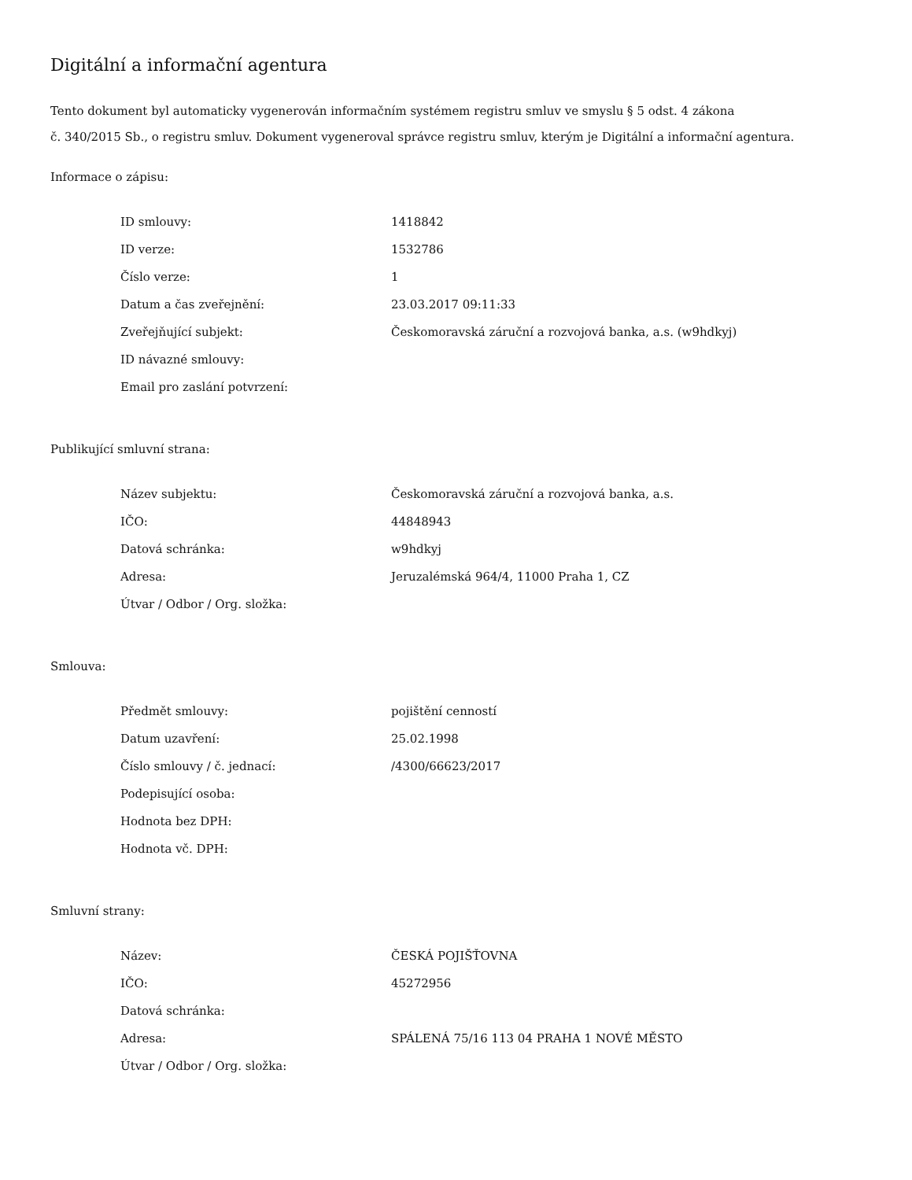Digitální a informační agentura
Tento dokument byl automaticky vygenerován informačním systémem registru smluv ve smyslu § 5 odst. 4 zákona
č. 340/2015 Sb., o registru smluv. Dokument vygeneroval správce registru smluv, kterým je Digitální a informační agentura.
Informace o zápisu:
| ID smlouvy: | 1418842 |
| ID verze: | 1532786 |
| Číslo verze: | 1 |
| Datum a čas zveřejnění: | 23.03.2017 09:11:33 |
| Zveřejňující subjekt: | Českomoravská záruční a rozvojová banka, a.s. (w9hdkyj) |
| ID návazné smlouvy: | |
| Email pro zaslání potvrzení: | |
Publikující smluvní strana:
| Název subjektu: | Českomoravská záruční a rozvojová banka, a.s. |
| IČO: | 44848943 |
| Datová schránka: | w9hdkyj |
| Adresa: | Jeruzalémská 964/4, 11000 Praha 1, CZ |
| Útvar / Odbor / Org. složka: | |
Smlouva:
| Předmět smlouvy: | pojištění cenností |
| Datum uzavření: | 25.02.1998 |
| Číslo smlouvy / č. jednací: | /4300/66623/2017 |
| Podepisující osoba: | |
| Hodnota bez DPH: | |
| Hodnota vč. DPH: | |
Smluvní strany:
| Název: | ČESKÁ POJIŠŤOVNA |
| IČO: | 45272956 |
| Datová schránka: | |
| Adresa: | SPÁLENÁ 75/16 113 04 PRAHA 1 NOVÉ MĚSTO |
| Útvar / Odbor / Org. složka: | |